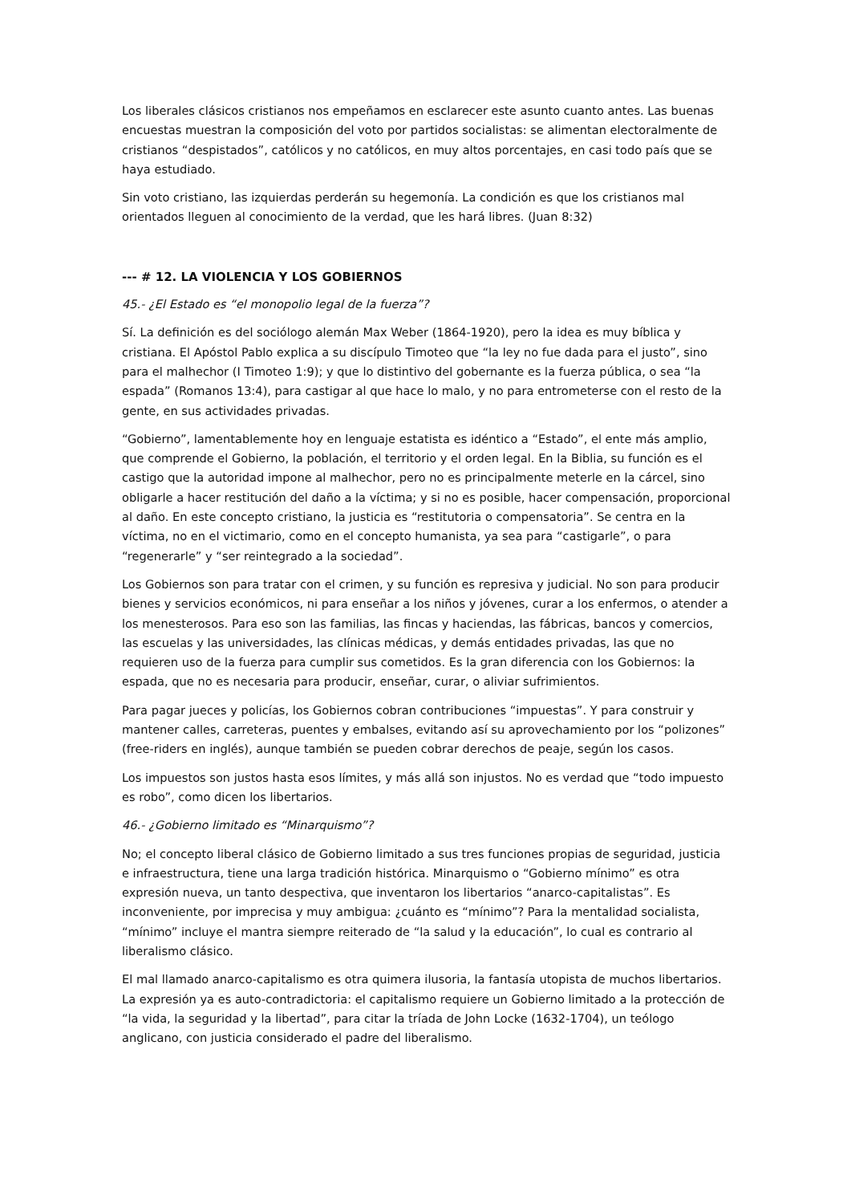Los liberales clásicos cristianos nos empeñamos en esclarecer este asunto cuanto antes. Las buenas encuestas muestran la composición del voto por partidos socialistas: se alimentan electoralmente de cristianos “despistados”, católicos y no católicos, en muy altos porcentajes, en casi todo país que se haya estudiado.
Sin voto cristiano, las izquierdas perderán su hegemonía. La condición es que los cristianos mal orientados lleguen al conocimiento de la verdad, que les hará libres. (Juan 8:32)
--- # 12. LA VIOLENCIA Y LOS GOBIERNOS
45.- ¿El Estado es “el monopolio legal de la fuerza”?
Sí. La definición es del sociólogo alemán Max Weber (1864-1920), pero la idea es muy bíblica y cristiana. El Apóstol Pablo explica a su discípulo Timoteo que “la ley no fue dada para el justo”, sino para el malhechor (I Timoteo 1:9); y que lo distintivo del gobernante es la fuerza pública, o sea “la espada” (Romanos 13:4), para castigar al que hace lo malo, y no para entrometerse con el resto de la gente, en sus actividades privadas.
“Gobierno”, lamentablemente hoy en lenguaje estatista es idéntico a “Estado”, el ente más amplio, que comprende el Gobierno, la población, el territorio y el orden legal. En la Biblia, su función es el castigo que la autoridad impone al malhechor, pero no es principalmente meterle en la cárcel, sino obligarle a hacer restitución del daño a la víctima; y si no es posible, hacer compensación, proporcional al daño. En este concepto cristiano, la justicia es “restitutoria o compensatoria”. Se centra en la víctima, no en el victimario, como en el concepto humanista, ya sea para “castigarle”, o para “regenerarle” y “ser reintegrado a la sociedad”.
Los Gobiernos son para tratar con el crimen, y su función es represiva y judicial. No son para producir bienes y servicios económicos, ni para enseñar a los niños y jóvenes, curar a los enfermos, o atender a los menesterosos. Para eso son las familias, las fincas y haciendas, las fábricas, bancos y comercios, las escuelas y las universidades, las clínicas médicas, y demás entidades privadas, las que no requieren uso de la fuerza para cumplir sus cometidos. Es la gran diferencia con los Gobiernos: la espada, que no es necesaria para producir, enseñar, curar, o aliviar sufrimientos.
Para pagar jueces y policías, los Gobiernos cobran contribuciones “impuestas”. Y para construir y mantener calles, carreteras, puentes y embalses, evitando así su aprovechamiento por los “polizones” (free-riders en inglés), aunque también se pueden cobrar derechos de peaje, según los casos.
Los impuestos son justos hasta esos límites, y más allá son injustos. No es verdad que “todo impuesto es robo”, como dicen los libertarios.
46.- ¿Gobierno limitado es “Minarquismo”?
No; el concepto liberal clásico de Gobierno limitado a sus tres funciones propias de seguridad, justicia e infraestructura, tiene una larga tradición histórica. Minarquismo o “Gobierno mínimo” es otra expresión nueva, un tanto despectiva, que inventaron los libertarios “anarco-capitalistas”. Es inconveniente, por imprecisa y muy ambigua: ¿cuánto es “mínimo”? Para la mentalidad socialista, “mínimo” incluye el mantra siempre reiterado de “la salud y la educación”, lo cual es contrario al liberalismo clásico.
El mal llamado anarco-capitalismo es otra quimera ilusoria, la fantasía utopista de muchos libertarios. La expresión ya es auto-contradictoria: el capitalismo requiere un Gobierno limitado a la protección de “la vida, la seguridad y la libertad”, para citar la tríada de John Locke (1632-1704), un teólogo anglicano, con justicia considerado el padre del liberalismo.